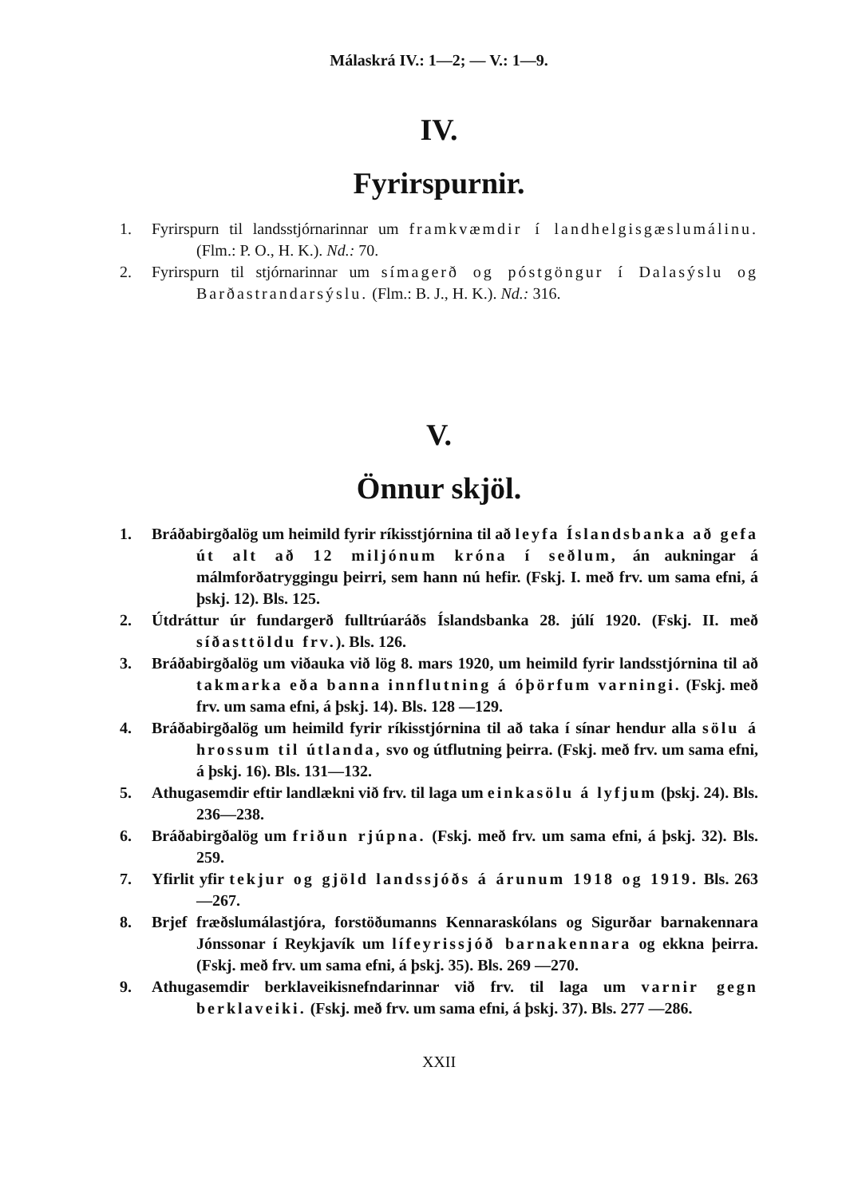Málaskrá IV.: 1—2; — V.: 1—9.
IV.
Fyrirspurnir.
1. Fyrirspurn til landsstjórnarinnar um framkvæmdir í landhelgis­gæslumálinu. (Flm.: P. O., H. K.). Nd.: 70.
2. Fyrirspurn til stjórnarinnar um símagerð og póstgöngur í Dala­sýslu og Barðastrandarsýslu. (Flm.: B. J., H. K.). Nd.: 316.
V.
Önnur skjöl.
1. Bráðabirgðalög um heimild fyrir ríkisstjórnina til að leyfa Íslands­banka að gefa út alt að 12 miljónum króna í seðlum, án aukningar á málmforðatryggingu þeirri, sem hann nú hefir. (Fskj. I. með frv. um sama efni, á þskj. 12). Bls. 125.
2. Útdráttur úr fundargerð fulltrúaráðs Íslandsbanka 28. júlí 1920. (Fskj. II. með síðasttöldu frv.). Bls. 126.
3. Bráðabirgðalög um viðauka við lög 8. mars 1920, um heimild fyrir lands­stjórnina til að takmarka eða banna innflutning á óþörf­um varningi. (Fskj. með frv. um sama efni, á þskj. 14). Bls. 128 —129.
4. Bráðabirgðalög um heimild fyrir ríkisstjórnina til að taka í sínar hendur alla sölu á hrossum til útlanda, svo og útflutning þeirra. (Fskj. með frv. um sama efni, á þskj. 16). Bls. 131—132.
5. Athugasemdir eftir landlækni við frv. til laga um einkasölu á lyfjum (þskj. 24). Bls. 236—238.
6. Bráðabirgðalög um friðun rjúpna. (Fskj. með frv. um sama efni, á þskj. 32). Bls. 259.
7. Yfirlit yfir tekjur og gjöld landssjóðs á árunum 1918 og 1919. Bls. 263—267.
8. Brjef fræðslumálastjóra, forstöðumanns Kennaraskólans og Sigurðar barna­kennara Jónssonar í Reykjavík um lífeyrissjóð barnakennara og ekkna þeirra. (Fskj. með frv. um sama efni, á þskj. 35). Bls. 269 —270.
9. Athugasemdir berklaveikisnefndarinnar við frv. til laga um varnir gegn berklaveiki. (Fskj. með frv. um sama efni, á þskj. 37). Bls. 277 —286.
XXII